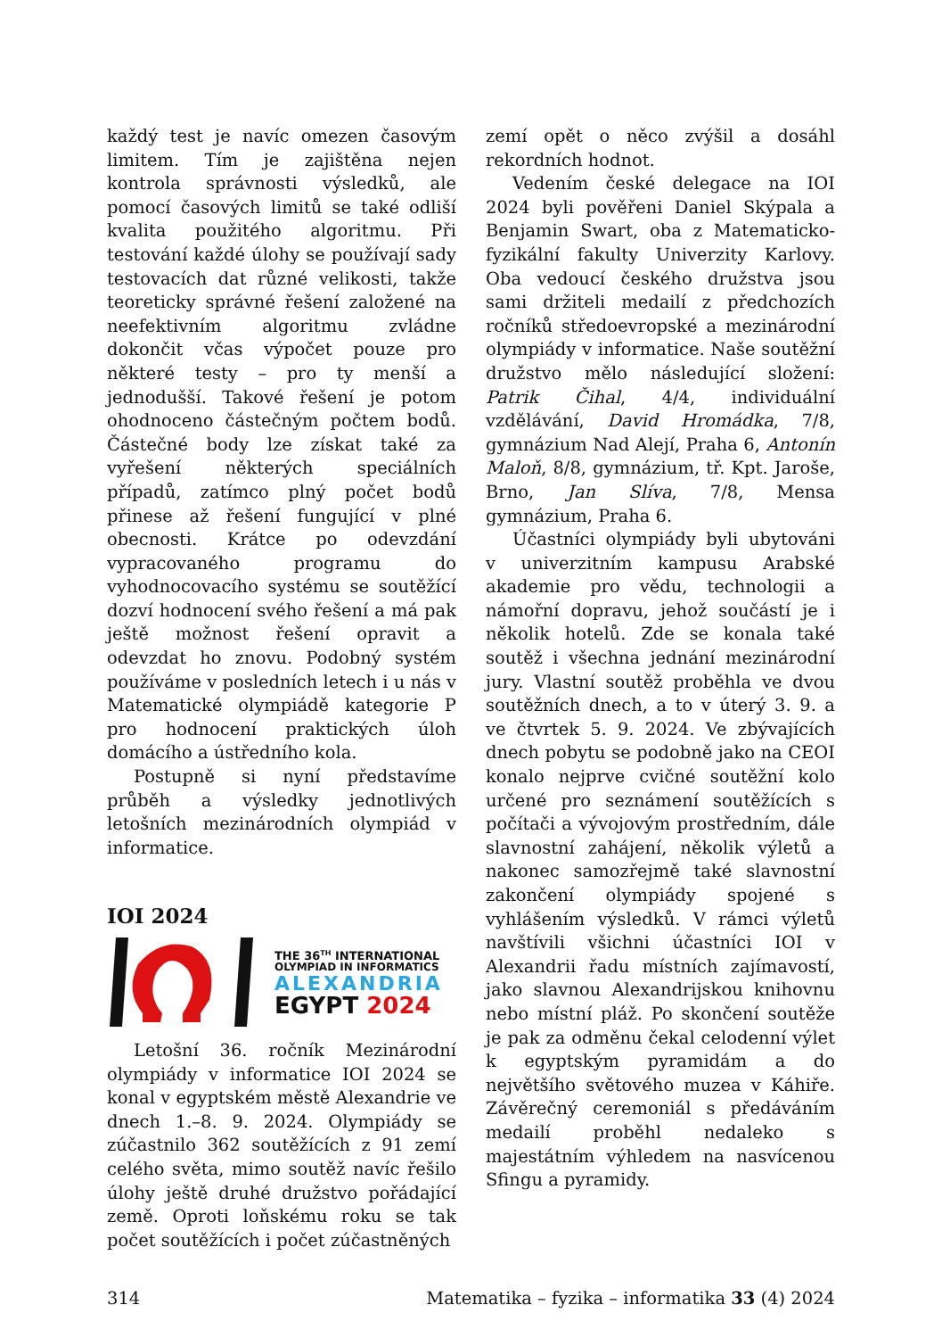každý test je navíc omezen časovým limitem. Tím je zajištěna nejen kontrola správnosti výsledků, ale pomocí časových limitů se také odliší kvalita použitého algoritmu. Při testování každé úlohy se používají sady testovacích dat různé velikosti, takže teoreticky správné řešení založené na neefektivním algoritmu zvládne dokončit včas výpočet pouze pro některé testy – pro ty menší a jednodušší. Takové řešení je potom ohodnoceno částečným počtem bodů. Částečné body lze získat také za vyřešení některých speciálních případů, zatímco plný počet bodů přinese až řešení fungující v plné obecnosti. Krátce po odevzdání vypracovaného programu do vyhodnocovacího systému se soutěžící dozví hodnocení svého řešení a má pak ještě možnost řešení opravit a odevzdat ho znovu. Podobný systém používáme v posledních letech i u nás v Matematické olympiádě kategorie P pro hodnocení praktických úloh domácího a ústředního kola.
Postupně si nyní představíme průběh a výsledky jednotlivých letošních mezinárodních olympiád v informatice.
IOI 2024
THE 36<sup>TH</sup> INTERNATIONAL
OLYMPIAD IN INFORMATICS
ALEXANDRIA
EGYPT 2024
Letošní 36. ročník Mezinárodní olympiády v informatice IOI 2024 se konal v egyptském městě Alexandrie ve dnech 1.–8. 9. 2024. Olympiády se zúčastnilo 362 soutěžících z 91 zemí celého světa, mimo soutěž navíc řešilo úlohy ještě druhé družstvo pořádající země. Oproti loňskému roku se tak počet soutěžících i počet zúčastněných
zemí opět o něco zvýšil a dosáhl rekordních hodnot.
Vedením české delegace na IOI 2024 byli pověřeni Daniel Skýpala a Benjamin Swart, oba z Matematicko-fyzikální fakulty Univerzity Karlovy. Oba vedoucí českého družstva jsou sami držiteli medailí z předchozích ročníků středoevropské a mezinárodní olympiády v informatice. Naše soutěžní družstvo mělo následující složení: Patrik Čihal, 4/4, individuální vzdělávání, David Hromádka, 7/8, gymnázium Nad Alejí, Praha 6, Antonín Maloň, 8/8, gymnázium, tř. Kpt. Jaroše, Brno, Jan Slíva, 7/8, Mensa gymnázium, Praha 6.
Účastníci olympiády byli ubytováni v univerzitním kampusu Arabské akademie pro vědu, technologii a námořní dopravu, jehož součástí je i několik hotelů. Zde se konala také soutěž i všechna jednání mezinárodní jury. Vlastní soutěž proběhla ve dvou soutěžních dnech, a to v úterý 3. 9. a ve čtvrtek 5. 9. 2024. Ve zbývajících dnech pobytu se podobně jako na CEOI konalo nejprve cvičné soutěžní kolo určené pro seznámení soutěžících s počítači a vývojovým prostředním, dále slavnostní zahájení, několik výletů a nakonec samozřejmě také slavnostní zakončení olympiády spojené s vyhlášením výsledků. V rámci výletů navštívili všichni účastníci IOI v Alexandrii řadu místních zajímavostí, jako slavnou Alexandrijskou knihovnu nebo místní pláž. Po skončení soutěže je pak za odměnu čekal celodenní výlet k egyptským pyramidám a do největšího světového muzea v Káhiře. Závěrečný ceremoniál s předáváním medailí proběhl nedaleko s majestátním výhledem na nasvícenou Sfingu a pyramidy.
314 Matematika – fyzika – informatika 33 (4) 2024